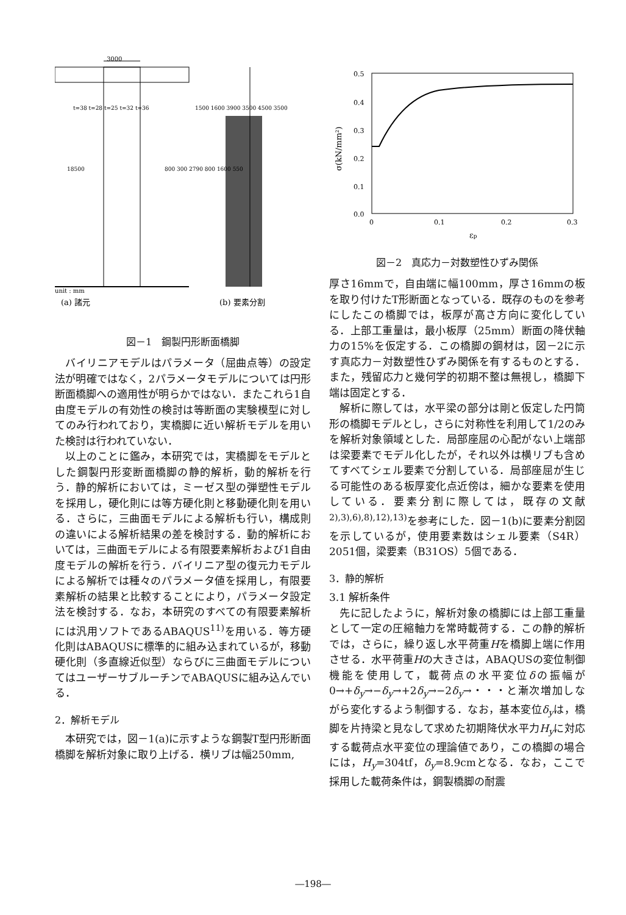3000
unit : mm
(a) 諸元
(b) 要素分割
18500
t=38 t=28 t=25 t=32 t=36
1500 1600 3900 3500 4500 3500
800 300 2790 800 1600 550
図－1　鋼製円形断面橋脚
バイリニアモデルはパラメータ（屈曲点等）の設定法が明確ではなく，2パラメータモデルについては円形断面橋脚への適用性が明らかではない．またこれら1自由度モデルの有効性の検討は等断面の実験模型に対してのみ行われており，実橋脚に近い解析モデルを用いた検討は行われていない．
以上のことに鑑み，本研究では，実橋脚をモデルとした鋼製円形変断面橋脚の静的解析，動的解析を行う．静的解析においては，ミーゼス型の弾塑性モデルを採用し，硬化則には等方硬化則と移動硬化則を用いる．さらに，三曲面モデルによる解析も行い，構成則の違いによる解析結果の差を検討する．動的解析においては，三曲面モデルによる有限要素解析および1自由度モデルの解析を行う．バイリニア型の復元力モデルによる解析では種々のパラメータ値を採用し，有限要素解析の結果と比較することにより，パラメータ設定法を検討する．なお，本研究のすべての有限要素解析には汎用ソフトであるABAQUS<sup>11)</sup>を用いる．等方硬化則はABAQUSに標準的に組み込まれているが，移動硬化則（多直線近似型）ならびに三曲面モデルについてはユーザーサブルーチンでABAQUSに組み込んでいる．
2．解析モデル
本研究では，図－1(a)に示すような鋼製T型円形断面橋脚を解析対象に取り上げる．横リブは幅250mm,
0.5
0.4
0.3
0.2
0.1
0.0
0
0.1
0.2
0.3
εp
σ(kN/mm²)
図－2　真応力－対数塑性ひずみ関係
厚さ16mmで，自由端に幅100mm，厚さ16mmの板を取り付けたT形断面となっている．既存のものを参考にしたこの橋脚では，板厚が高さ方向に変化している．上部工重量は，最小板厚（25mm）断面の降伏軸力の15%を仮定する．この橋脚の鋼材は，図－2に示す真応力－対数塑性ひずみ関係を有するものとする．また，残留応力と幾何学的初期不整は無視し，橋脚下端は固定とする．
解析に際しては，水平梁の部分は剛と仮定した円筒形の橋脚モデルとし，さらに対称性を利用して1/2のみを解析対象領域とした．局部座屈の心配がない上端部は梁要素でモデル化したが，それ以外は横リブも含めてすべてシェル要素で分割している．局部座屈が生じる可能性のある板厚変化点近傍は，細かな要素を使用している．要素分割に際しては，既存の文献<sup>2),3),6),8),12),13)</sup>を参考にした．図－1(b)に要素分割図を示しているが，使用要素数はシェル要素（S4R）2051個，梁要素（B31OS）5個である．
3．静的解析
3.1 解析条件
先に記したように，解析対象の橋脚には上部工重量として一定の圧縮軸力を常時載荷する．この静的解析では，さらに，繰り返し水平荷重Hを橋脚上端に作用させる．水平荷重Hの大きさは，ABAQUSの変位制御機能を使用して，載荷点の水平変位δの振幅が0→+δ<sub>y</sub>→−δ<sub>y</sub>→+2δ<sub>y</sub>→−2δ<sub>y</sub>→・・・と漸次増加しながら変化するよう制御する．なお，基本変位δ<sub>y</sub>は，橋脚を片持梁と見なして求めた初期降伏水平力H<sub>y</sub>に対応する載荷点水平変位の理論値であり，この橋脚の場合には，H<sub>y</sub>=304tf，δ<sub>y</sub>=8.9cmとなる．なお，ここで採用した載荷条件は，鋼製橋脚の耐震
―198―